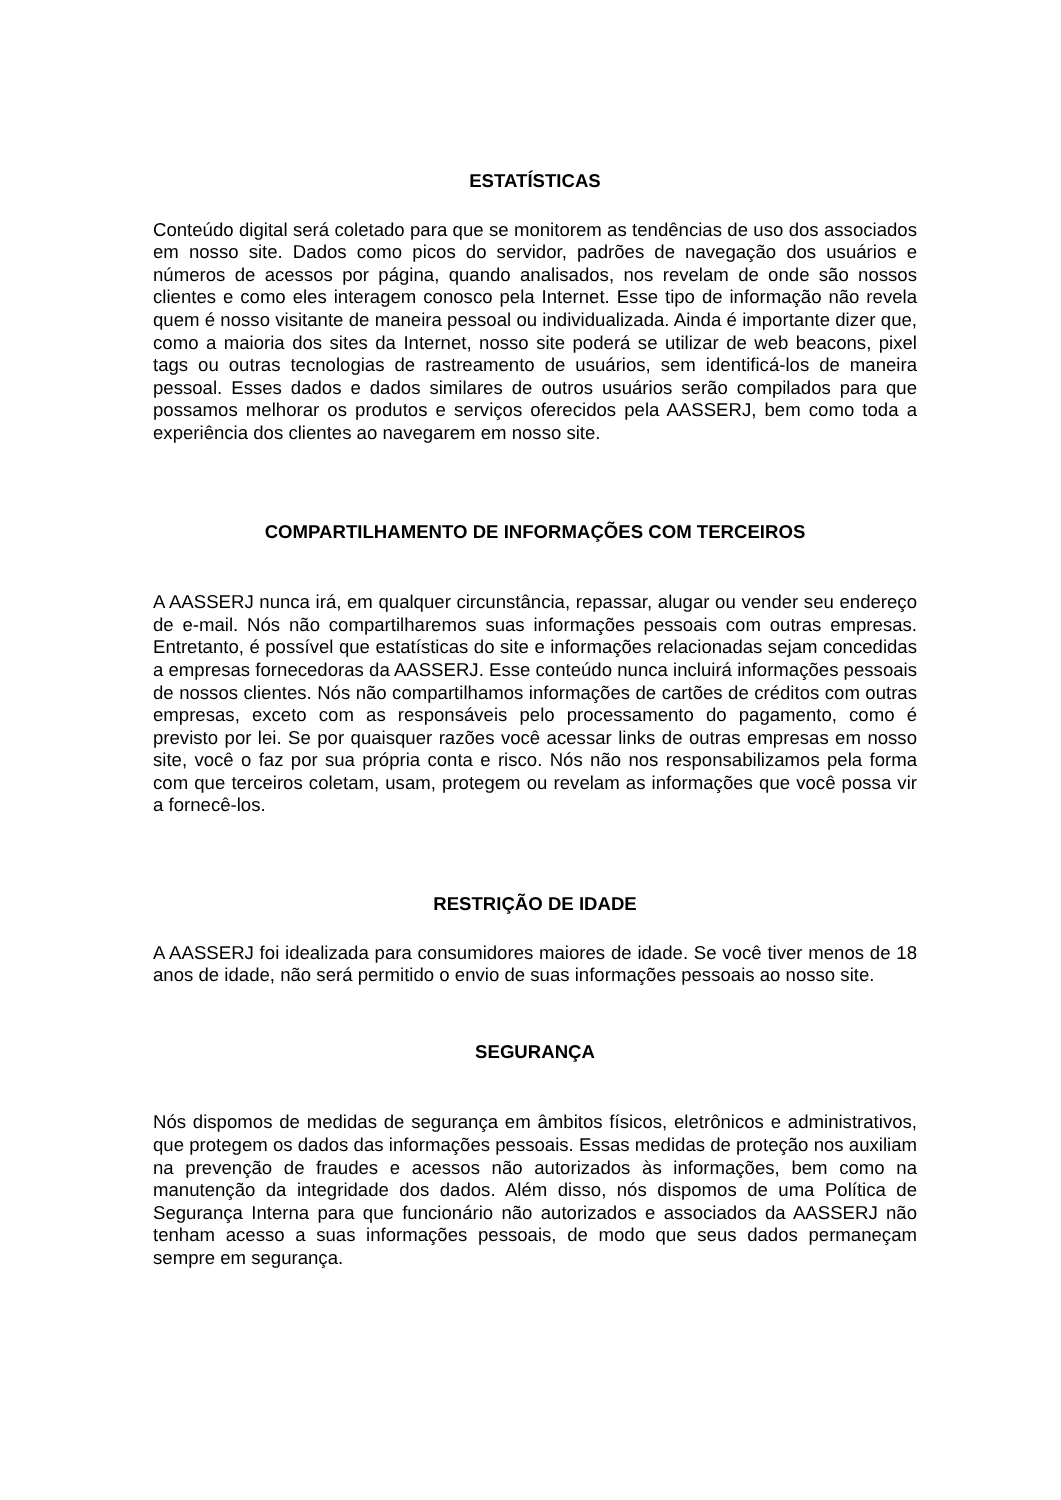ESTATÍSTICAS
Conteúdo digital será coletado para que se monitorem as tendências de uso dos associados em nosso site. Dados como picos do servidor, padrões de navegação dos usuários e números de acessos por página, quando analisados, nos revelam de onde são nossos clientes e como eles interagem conosco pela Internet. Esse tipo de informação não revela quem é nosso visitante de maneira pessoal ou individualizada. Ainda é importante dizer que, como a maioria dos sites da Internet, nosso site poderá se utilizar de web beacons, pixel tags ou outras tecnologias de rastreamento de usuários, sem identificá-los de maneira pessoal. Esses dados e dados similares de outros usuários serão compilados para que possamos melhorar os produtos e serviços oferecidos pela AASSERJ, bem como toda a experiência dos clientes ao navegarem em nosso site.
COMPARTILHAMENTO DE INFORMAÇÕES COM TERCEIROS
A AASSERJ nunca irá, em qualquer circunstância, repassar, alugar ou vender seu endereço de e-mail. Nós não compartilharemos suas informações pessoais com outras empresas. Entretanto, é possível que estatísticas do site e informações relacionadas sejam concedidas a empresas fornecedoras da AASSERJ. Esse conteúdo nunca incluirá informações pessoais de nossos clientes. Nós não compartilhamos informações de cartões de créditos com outras empresas, exceto com as responsáveis pelo processamento do pagamento, como é previsto por lei. Se por quaisquer razões você acessar links de outras empresas em nosso site, você o faz por sua própria conta e risco. Nós não nos responsabilizamos pela forma com que terceiros coletam, usam, protegem ou revelam as informações que você possa vir a fornecê-los.
RESTRIÇÃO DE IDADE
A AASSERJ foi idealizada para consumidores maiores de idade. Se você tiver menos de 18 anos de idade, não será permitido o envio de suas informações pessoais ao nosso site.
SEGURANÇA
Nós dispomos de medidas de segurança em âmbitos físicos, eletrônicos e administrativos, que protegem os dados das informações pessoais. Essas medidas de proteção nos auxiliam na prevenção de fraudes e acessos não autorizados às informações, bem como na manutenção da integridade dos dados. Além disso, nós dispomos de uma Política de Segurança Interna para que funcionário não autorizados e associados da AASSERJ não tenham acesso a suas informações pessoais, de modo que seus dados permaneçam sempre em segurança.